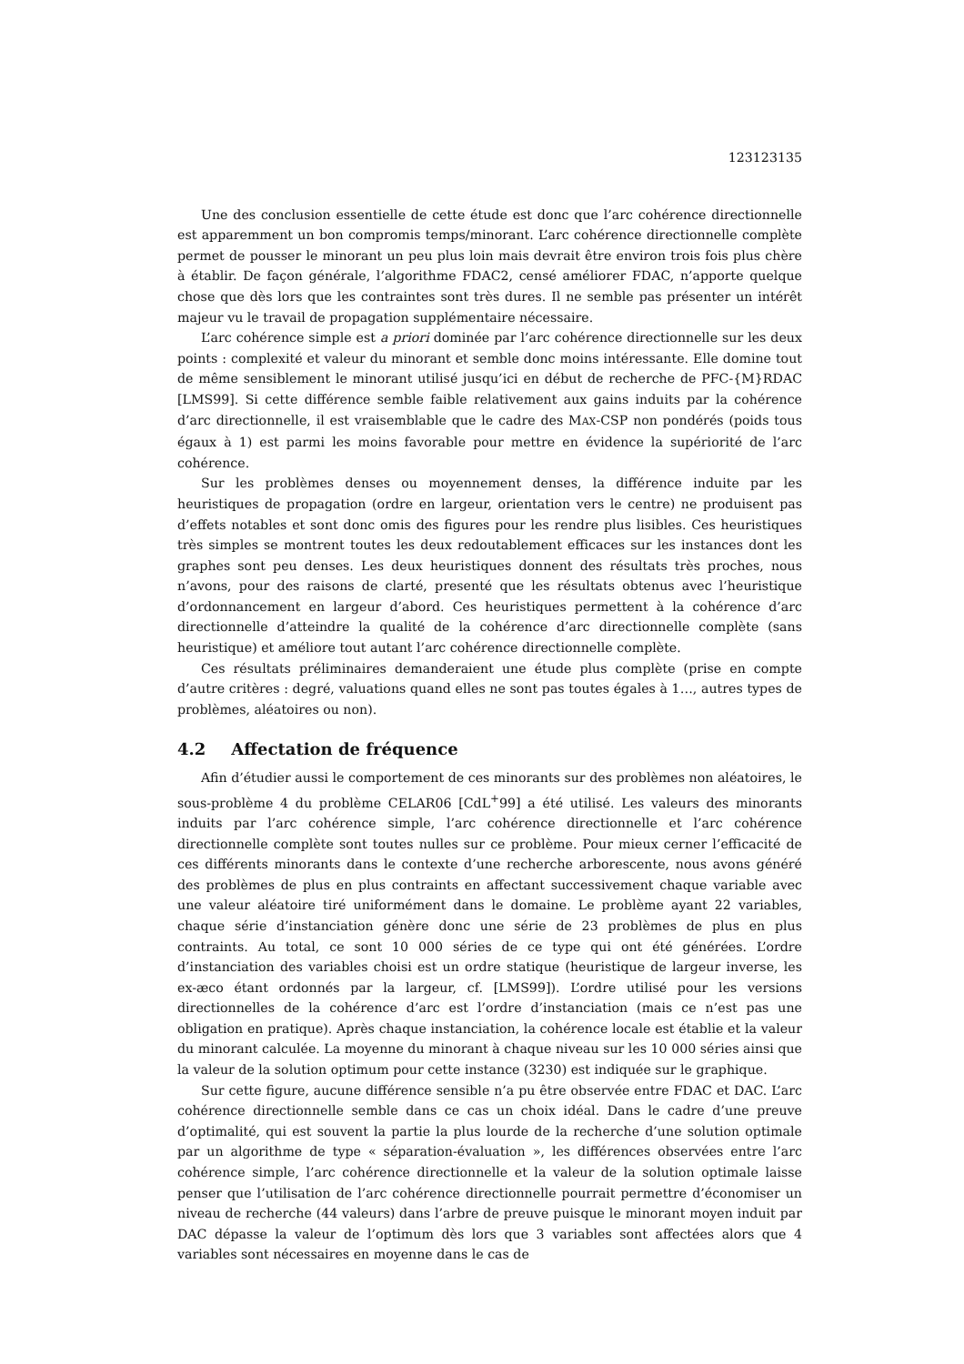123123135
Une des conclusion essentielle de cette étude est donc que l’arc cohérence directionnelle est apparemment un bon compromis temps/minorant. L’arc cohérence directionnelle complète permet de pousser le minorant un peu plus loin mais devrait être environ trois fois plus chère à établir. De façon générale, l’algorithme FDAC2, censé améliorer FDAC, n’apporte quelque chose que dès lors que les contraintes sont très dures. Il ne semble pas présenter un intérêt majeur vu le travail de propagation supplémentaire nécessaire.
L’arc cohérence simple est a priori dominée par l’arc cohérence directionnelle sur les deux points : complexité et valeur du minorant et semble donc moins intéressante. Elle domine tout de même sensiblement le minorant utilisé jusqu’ici en début de recherche de PFC-{M}RDAC [LMS99]. Si cette différence semble faible relativement aux gains induits par la cohérence d’arc directionnelle, il est vraisemblable que le cadre des MAX-CSP non pondérés (poids tous égaux à 1) est parmi les moins favorable pour mettre en évidence la supériorité de l’arc cohérence.
Sur les problèmes denses ou moyennement denses, la différence induite par les heuristiques de propagation (ordre en largeur, orientation vers le centre) ne produisent pas d’effets notables et sont donc omis des figures pour les rendre plus lisibles. Ces heuristiques très simples se montrent toutes les deux redoutablement efficaces sur les instances dont les graphes sont peu denses. Les deux heuristiques donnent des résultats très proches, nous n’avons, pour des raisons de clarté, presenté que les résultats obtenus avec l’heuristique d’ordonnancement en largeur d’abord. Ces heuristiques permettent à la cohérence d’arc directionnelle d’atteindre la qualité de la cohérence d’arc directionnelle complète (sans heuristique) et améliore tout autant l’arc cohérence directionnelle complète.
Ces résultats préliminaires demanderaient une étude plus complète (prise en compte d’autre critères : degré, valuations quand elles ne sont pas toutes égales à 1…, autres types de problèmes, aléatoires ou non).
4.2 Affectation de fréquence
Afin d’étudier aussi le comportement de ces minorants sur des problèmes non aléatoires, le sous-problème 4 du problème CELAR06 [CdL<sup>+</sup>99] a été utilisé. Les valeurs des minorants induits par l’arc cohérence simple, l’arc cohérence directionnelle et l’arc cohérence directionnelle complète sont toutes nulles sur ce problème. Pour mieux cerner l’efficacité de ces différents minorants dans le contexte d’une recherche arborescente, nous avons généré des problèmes de plus en plus contraints en affectant successivement chaque variable avec une valeur aléatoire tiré uniformément dans le domaine. Le problème ayant 22 variables, chaque série d’instanciation génère donc une série de 23 problèmes de plus en plus contraints. Au total, ce sont 10 000 séries de ce type qui ont été générées. L’ordre d’instanciation des variables choisi est un ordre statique (heuristique de largeur inverse, les ex-æco étant ordonnés par la largeur, cf. [LMS99]). L’ordre utilisé pour les versions directionnelles de la cohérence d’arc est l’ordre d’instanciation (mais ce n’est pas une obligation en pratique). Après chaque instanciation, la cohérence locale est établie et la valeur du minorant calculée. La moyenne du minorant à chaque niveau sur les 10 000 séries ainsi que la valeur de la solution optimum pour cette instance (3230) est indiquée sur le graphique.
Sur cette figure, aucune différence sensible n’a pu être observée entre FDAC et DAC. L’arc cohérence directionnelle semble dans ce cas un choix idéal. Dans le cadre d’une preuve d’optimalité, qui est souvent la partie la plus lourde de la recherche d’une solution optimale par un algorithme de type « séparation-évaluation », les différences observées entre l’arc cohérence simple, l’arc cohérence directionnelle et la valeur de la solution optimale laisse penser que l’utilisation de l’arc cohérence directionnelle pourrait permettre d’économiser un niveau de recherche (44 valeurs) dans l’arbre de preuve puisque le minorant moyen induit par DAC dépasse la valeur de l’optimum dès lors que 3 variables sont affectées alors que 4 variables sont nécessaires en moyenne dans le cas de